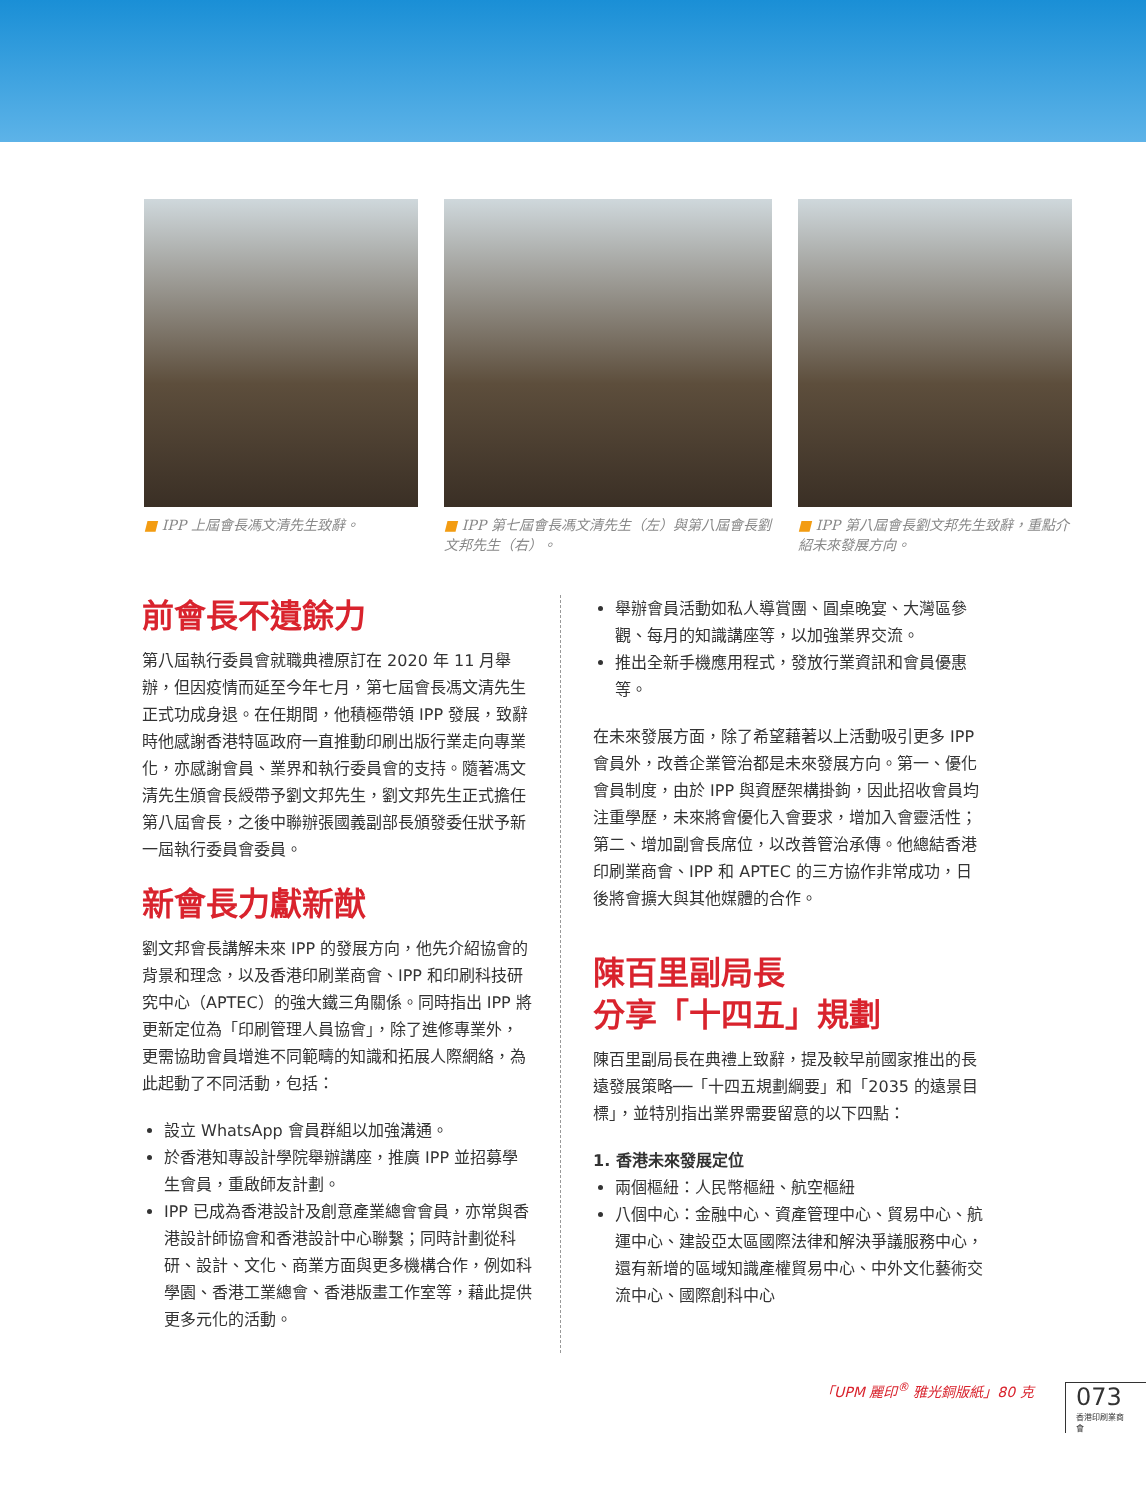■ IPP 上屆會長馮文清先生致辭。 ■ IPP 第七屆會長馮文清先生（左）與第八屆會長劉文邦先生（右）。
■ IPP 第八屆會長劉文邦先生致辭，重點介紹未來發展方向。
前會長不遺餘力
第八屆執行委員會就職典禮原訂在 2020 年 11 月舉辦，但因疫情而延至今年七月，第七屆會長馮文清先生正式功成身退。在任期間，他積極帶領 IPP 發展，致辭時他感謝香港特區政府一直推動印刷出版行業走向專業化，亦感謝會員、業界和執行委員會的支持。隨著馮文清先生頒會長綬帶予劉文邦先生，劉文邦先生正式擔任第八屆會長，之後中聯辦張國義副部長頒發委任狀予新一屆執行委員會委員。
新會長力獻新猷
劉文邦會長講解未來 IPP 的發展方向，他先介紹協會的背景和理念，以及香港印刷業商會、IPP 和印刷科技研究中心（APTEC）的強大鐵三角關係。同時指出 IPP 將更新定位為「印刷管理人員協會」，除了進修專業外，更需協助會員增進不同範疇的知識和拓展人際網絡，為此起動了不同活動，包括：
設立 WhatsApp 會員群組以加強溝通。
於香港知專設計學院舉辦講座，推廣 IPP 並招募學生會員，重啟師友計劃。
IPP 已成為香港設計及創意產業總會會員，亦常與香港設計師協會和香港設計中心聯繫；同時計劃從科研、設計、文化、商業方面與更多機構合作，例如科學園、香港工業總會、香港版畫工作室等，藉此提供更多元化的活動。
舉辦會員活動如私人導賞團、圓桌晚宴、大灣區參觀、每月的知識講座等，以加強業界交流。
推出全新手機應用程式，發放行業資訊和會員優惠等。
在未來發展方面，除了希望藉著以上活動吸引更多 IPP 會員外，改善企業管治都是未來發展方向。第一、優化會員制度，由於 IPP 與資歷架構掛鉤，因此招收會員均注重學歷，未來將會優化入會要求，增加入會靈活性；第二、增加副會長席位，以改善管治承傳。他總結香港印刷業商會、IPP 和 APTEC 的三方協作非常成功，日後將會擴大與其他媒體的合作。
陳百里副局長
分享「十四五」規劃
陳百里副局長在典禮上致辭，提及較早前國家推出的長遠發展策略──「十四五規劃綱要」和「2035 的遠景目標」，並特別指出業界需要留意的以下四點：
1. 香港未來發展定位
兩個樞紐：人民幣樞紐、航空樞紐
八個中心：金融中心、資產管理中心、貿易中心、航運中心、建設亞太區國際法律和解決爭議服務中心，還有新增的區域知識產權貿易中心、中外文化藝術交流中心、國際創科中心
「UPM 麗印<sup>®</sup> 雅光銅版紙」80 克 073
香港印刷業商會